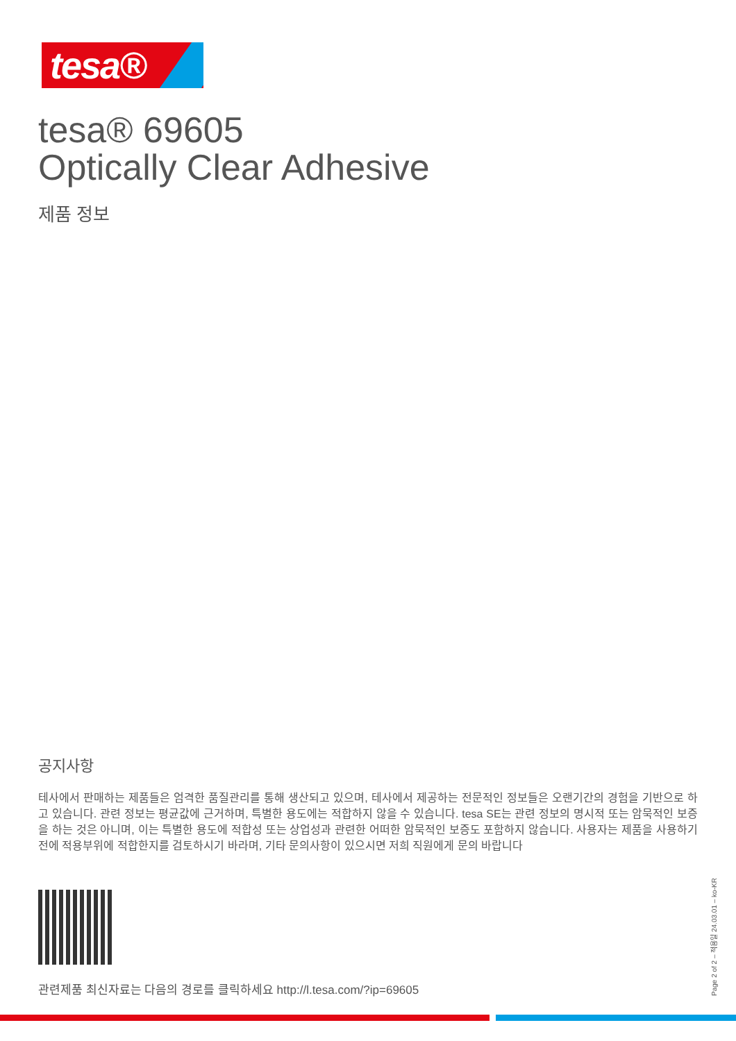tesa®
tesa® 69605
Optically Clear Adhesive
제품 정보
공지사항
테사에서 판매하는 제품들은 엄격한 품질관리를 통해 생산되고 있으며, 테사에서 제공하는 전문적인 정보들은 오랜기간의 경험을 기반으로 하고 있습니다. 관련 정보는 평균값에 근거하며, 특별한 용도에는 적합하지 않을 수 있습니다. tesa SE는 관련 정보의 명시적 또는 암묵적인 보증을 하는 것은 아니며, 이는 특별한 용도에 적합성 또는 상업성과 관련한 어떠한 암묵적인 보증도 포함하지 않습니다. 사용자는 제품을 사용하기 전에 적용부위에 적합한지를 검토하시기 바라며, 기타 문의사항이 있으시면 저희 직원에게 문의 바랍니다
관련제품 최신자료는 다음의 경로를 클릭하세요 http://l.tesa.com/?ip=69605
Page 2 of 2 – 적용일 24.03.01 – ko-KR